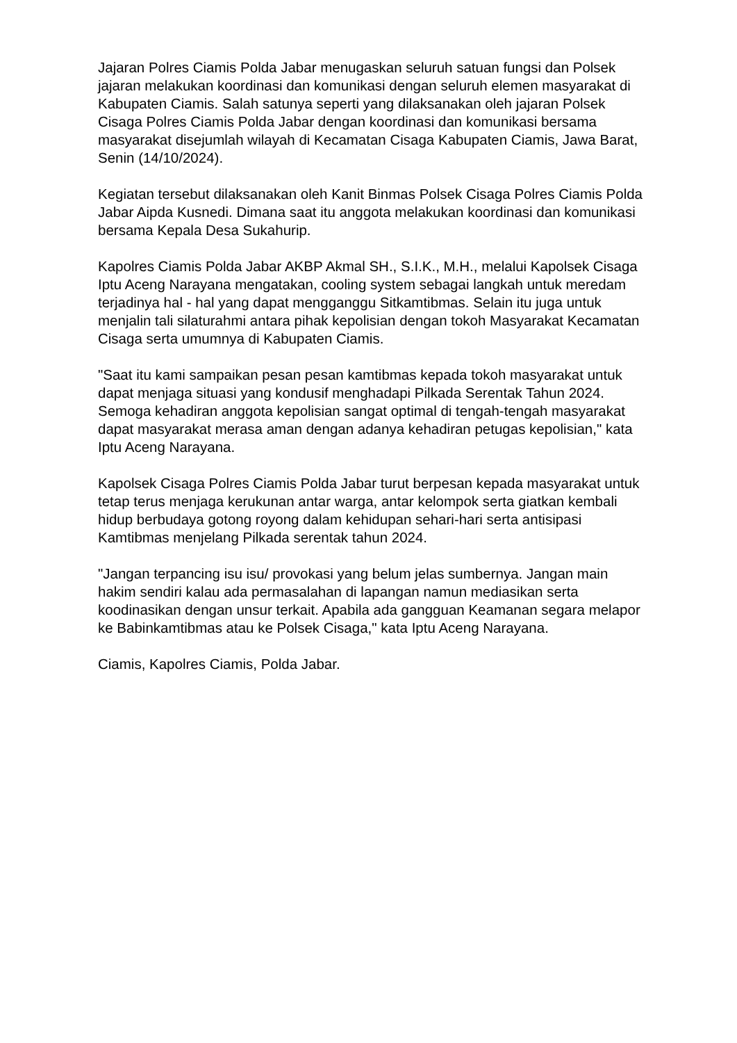Jajaran Polres Ciamis Polda Jabar menugaskan seluruh satuan fungsi dan Polsek jajaran melakukan koordinasi dan komunikasi dengan seluruh elemen masyarakat di Kabupaten Ciamis. Salah satunya seperti yang dilaksanakan oleh jajaran Polsek Cisaga Polres Ciamis Polda Jabar dengan koordinasi dan komunikasi bersama masyarakat disejumlah wilayah di Kecamatan Cisaga Kabupaten Ciamis, Jawa Barat, Senin (14/10/2024).
Kegiatan tersebut dilaksanakan oleh Kanit Binmas Polsek Cisaga Polres Ciamis Polda Jabar Aipda Kusnedi. Dimana saat itu anggota melakukan koordinasi dan komunikasi bersama Kepala Desa Sukahurip.
Kapolres Ciamis Polda Jabar AKBP Akmal SH., S.I.K., M.H., melalui Kapolsek Cisaga Iptu Aceng Narayana mengatakan, cooling system sebagai langkah untuk meredam terjadinya hal - hal yang dapat mengganggu Sitkamtibmas. Selain itu juga untuk menjalin tali silaturahmi antara pihak kepolisian dengan tokoh Masyarakat Kecamatan Cisaga serta umumnya di Kabupaten Ciamis.
"Saat itu kami sampaikan pesan pesan kamtibmas kepada tokoh masyarakat untuk dapat menjaga situasi yang kondusif menghadapi Pilkada Serentak Tahun 2024. Semoga kehadiran anggota kepolisian sangat optimal di tengah-tengah masyarakat dapat masyarakat merasa aman dengan adanya kehadiran petugas kepolisian," kata Iptu Aceng Narayana.
Kapolsek Cisaga Polres Ciamis Polda Jabar turut berpesan kepada masyarakat untuk tetap terus menjaga kerukunan antar warga, antar kelompok serta giatkan kembali hidup berbudaya gotong royong dalam kehidupan sehari-hari serta antisipasi Kamtibmas menjelang Pilkada serentak tahun 2024.
"Jangan terpancing isu isu/ provokasi yang belum jelas sumbernya. Jangan main hakim sendiri kalau ada permasalahan di lapangan namun mediasikan serta koodinasikan dengan unsur terkait. Apabila ada gangguan Keamanan segara melapor ke Babinkamtibmas atau ke Polsek Cisaga," kata Iptu Aceng Narayana.
Ciamis, Kapolres Ciamis, Polda Jabar.